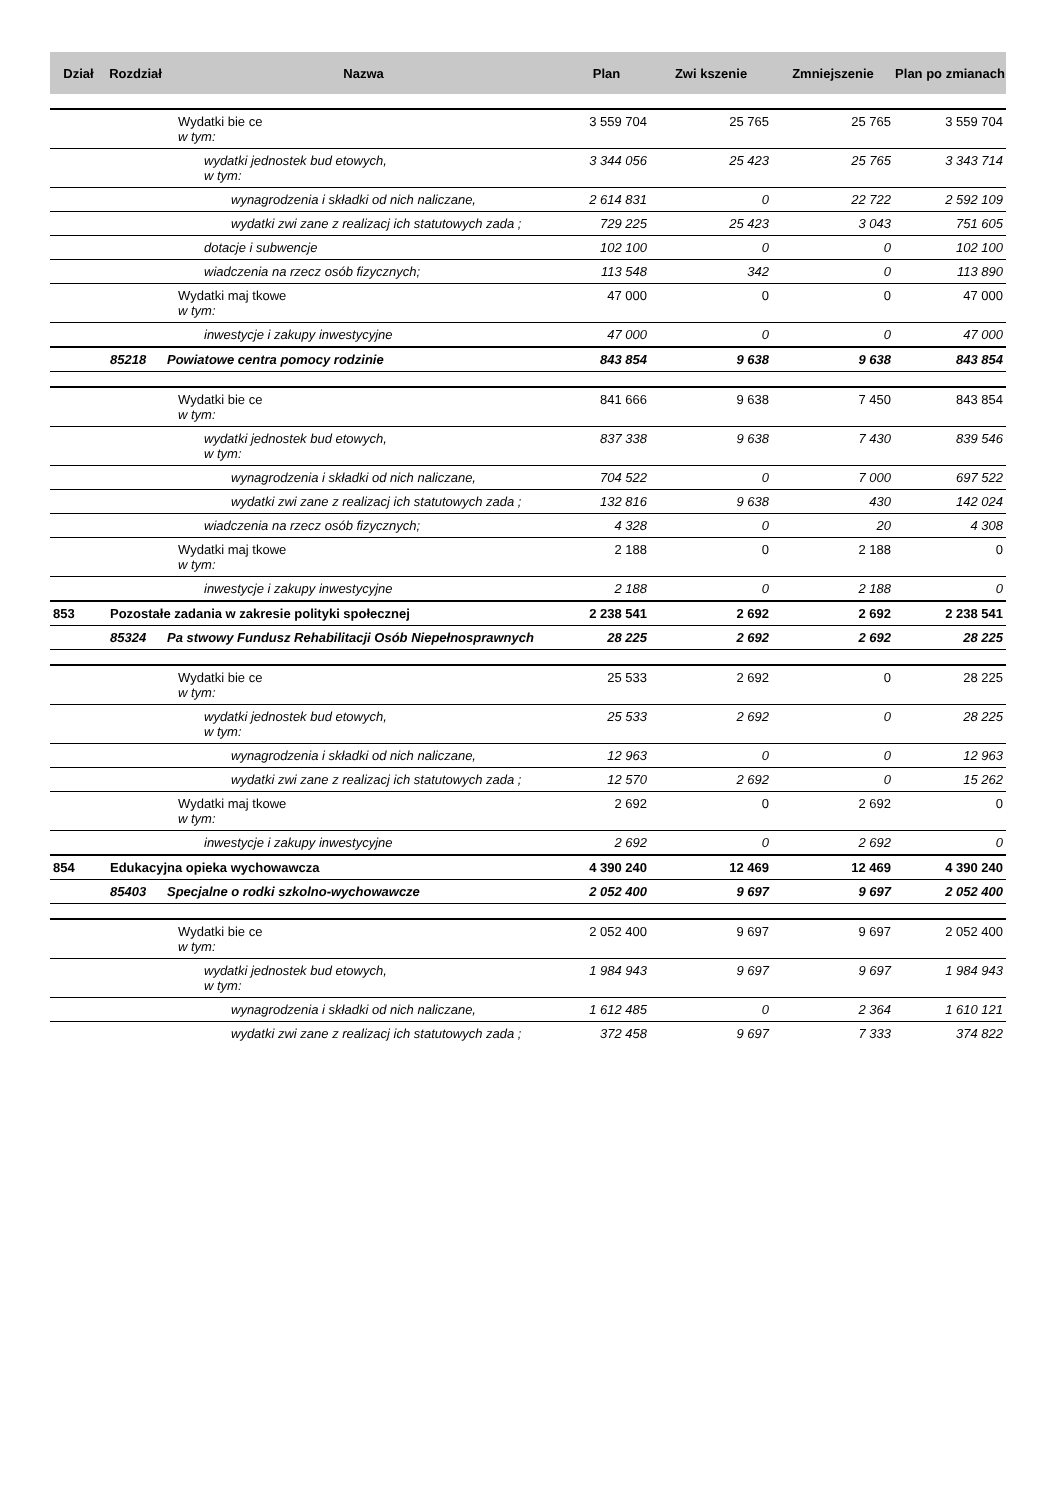| Dział | Rozdział | Nazwa | Plan | Zwi kszenie | Zmniejszenie | Plan po zmianach |
| --- | --- | --- | --- | --- | --- | --- |
| | | Wydatki bie ce w tym: | 3 559 704 | 25 765 | 25 765 | 3 559 704 |
| | | wydatki jednostek bud etowych, w tym: | 3 344 056 | 25 423 | 25 765 | 3 343 714 |
| | | wynagrodzenia i składki od nich naliczane, | 2 614 831 | 0 | 22 722 | 2 592 109 |
| | | wydatki zwi zane z realizacj ich statutowych zada ; | 729 225 | 25 423 | 3 043 | 751 605 |
| | | dotacje i subwencje | 102 100 | 0 | 0 | 102 100 |
| | | wiadczenia na rzecz osób fizycznych; | 113 548 | 342 | 0 | 113 890 |
| | | Wydatki maj tkowe w tym: | 47 000 | 0 | 0 | 47 000 |
| | | inwestycje i zakupy inwestycyjne | 47 000 | 0 | 0 | 47 000 |
| | 85218 | Powiatowe centra pomocy rodzinie | 843 854 | 9 638 | 9 638 | 843 854 |
| | | Wydatki bie ce w tym: | 841 666 | 9 638 | 7 450 | 843 854 |
| | | wydatki jednostek bud etowych, w tym: | 837 338 | 9 638 | 7 430 | 839 546 |
| | | wynagrodzenia i składki od nich naliczane, | 704 522 | 0 | 7 000 | 697 522 |
| | | wydatki zwi zane z realizacj ich statutowych zada ; | 132 816 | 9 638 | 430 | 142 024 |
| | | wiadczenia na rzecz osób fizycznych; | 4 328 | 0 | 20 | 4 308 |
| | | Wydatki maj tkowe w tym: | 2 188 | 0 | 2 188 | 0 |
| | | inwestycje i zakupy inwestycyjne | 2 188 | 0 | 2 188 | 0 |
| 853 | Pozostałe zadania w zakresie polityki społecznej | | 2 238 541 | 2 692 | 2 692 | 2 238 541 |
| | 85324 | Pa stwowy Fundusz Rehabilitacji Osób Niepełnosprawnych | 28 225 | 2 692 | 2 692 | 28 225 |
| | | Wydatki bie ce w tym: | 25 533 | 2 692 | 0 | 28 225 |
| | | wydatki jednostek bud etowych, w tym: | 25 533 | 2 692 | 0 | 28 225 |
| | | wynagrodzenia i składki od nich naliczane, | 12 963 | 0 | 0 | 12 963 |
| | | wydatki zwi zane z realizacj ich statutowych zada ; | 12 570 | 2 692 | 0 | 15 262 |
| | | Wydatki maj tkowe w tym: | 2 692 | 0 | 2 692 | 0 |
| | | inwestycje i zakupy inwestycyjne | 2 692 | 0 | 2 692 | 0 |
| 854 | Edukacyjna opieka wychowawcza | | 4 390 240 | 12 469 | 12 469 | 4 390 240 |
| | 85403 | Specjalne o rodki szkolno-wychowawcze | 2 052 400 | 9 697 | 9 697 | 2 052 400 |
| | | Wydatki bie ce w tym: | 2 052 400 | 9 697 | 9 697 | 2 052 400 |
| | | wydatki jednostek bud etowych, w tym: | 1 984 943 | 9 697 | 9 697 | 1 984 943 |
| | | wynagrodzenia i składki od nich naliczane, | 1 612 485 | 0 | 2 364 | 1 610 121 |
| | | wydatki zwi zane z realizacj ich statutowych zada ; | 372 458 | 9 697 | 7 333 | 374 822 |